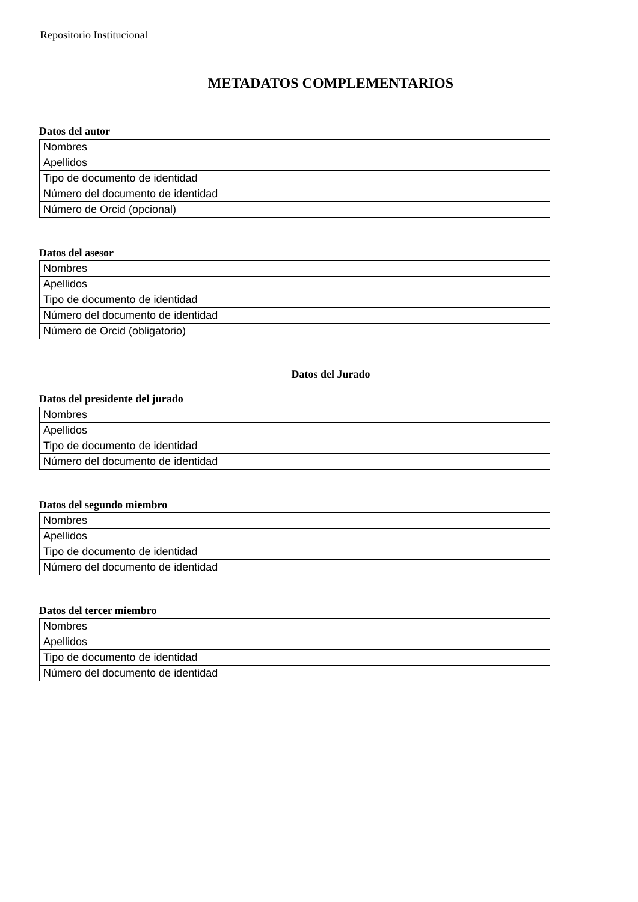Repositorio Institucional
METADATOS COMPLEMENTARIOS
Datos del autor
| Nombres | |
| Apellidos | |
| Tipo de documento de identidad | |
| Número del documento de identidad | |
| Número de Orcid (opcional) | |
Datos del asesor
| Nombres | |
| Apellidos | |
| Tipo de documento de identidad | |
| Número del documento de identidad | |
| Número de Orcid (obligatorio) | |
Datos del Jurado
Datos del presidente del jurado
| Nombres | |
| Apellidos | |
| Tipo de documento de identidad | |
| Número del documento de identidad | |
Datos del segundo miembro
| Nombres | |
| Apellidos | |
| Tipo de documento de identidad | |
| Número del documento de identidad | |
Datos del tercer miembro
| Nombres | |
| Apellidos | |
| Tipo de documento de identidad | |
| Número del documento de identidad | |